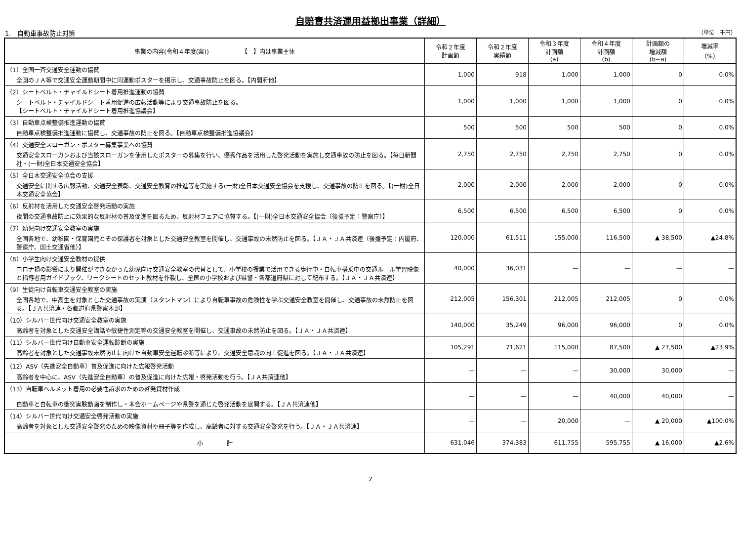自賠責共済運用益拠出事業（詳細）
1.　自動車事故防止対策 （単位：千円）
| 事業の内容(令和４年度(案)) 【 】内は事業主体 | 令和２年度 計画額 | 令和２年度 実績額 | 令和３年度 計画額 (a) | 令和４年度 計画額 (b) | 計画額の 増減額 (b−a) | 増減率 （%） |
| --- | --- | --- | --- | --- | --- | --- |
| （1）全国一斉交通安全運動の協賛 全国のＪＡ等で交通安全運動期間中に同運動ポスターを掲示し、交通事故防止を図る。【内閣府他】 | 1,000 | 918 | 1,000 | 1,000 | 0 | 0.0% |
| （2）シートベルト・チャイルドシート着用推進運動の協賛 シートベルト・チャイルドシート着用促進の広報活動等により交通事故防止を図る。 【シートベルト・チャイルドシート着用推進協議会】 | 1,000 | 1,000 | 1,000 | 1,000 | 0 | 0.0% |
| （3）自動車点検整備推進運動の協賛 自動車点検整備推進運動に協賛し、交通事故の防止を図る。【自動車点検整備推進協議会】 | 500 | 500 | 500 | 500 | 0 | 0.0% |
| （4）交通安全スローガン・ポスター募集事業への協賛 交通安全スローガンおよび当該スローガンを使用したポスターの募集を行い、優秀作品を活用した啓発活動を実施し交通事故の防止を図る。【毎日新聞社・(一財)全日本交通安全協会】 | 2,750 | 2,750 | 2,750 | 2,750 | 0 | 0.0% |
| （5）全日本交通安全協会の支援 交通安全に関する広報活動、交通安全表彰、交通安全教育の推進等を実施する(一財)全日本交通安全協会を支援し、交通事故の防止を図る。【(一財)全日本交通安全協会】 | 2,000 | 2,000 | 2,000 | 2,000 | 0 | 0.0% |
| （6）反射材を活用した交通安全啓発活動の実施 夜間の交通事故防止に効果的な反射材の普及促進を図るため、反射材フェアに協賛する。【(一財)全日本交通安全協会（後援予定：警察庁）】 | 6,500 | 6,500 | 6,500 | 6,500 | 0 | 0.0% |
| （7）幼児向け交通安全教室の実施 全国各地で、幼稚園・保育園児とその保護者を対象とした交通安全教室を開催し、交通事故の未然防止を図る。【ＪＡ・ＪＡ共済連（後援予定：内閣府、警察庁、国土交通省他）】 | 120,000 | 61,511 | 155,000 | 116,500 | ▲ 38,500 | ▲24.8% |
| （8）小学生向け交通安全教材の提供 コロナ禍の影響により開催ができなかった幼児向け交通安全教室の代替として、小学校の授業で活用できる歩行中・自転車搭乗中の交通ルール学習映像と指導者用ガイドブック、ワークシートのセット教材を作製し、全国の小学校および県警・各都道府県に対して配布する。【ＪＡ・ＪＡ共済連】 | 40,000 | 36,031 | — | — | — | — |
| （9）生徒向け自転車交通安全教室の実施 全国各地で、中高生を対象とした交通事故の実演（スタントマン）により自転車事故の危険性を学ぶ交通安全教室を開催し、交通事故の未然防止を図る。【ＪＡ共済連・各都道府県警察本部】 | 212,005 | 156,301 | 212,005 | 212,005 | 0 | 0.0% |
| （10）シルバー世代向け交通安全教室の実施 高齢者を対象とした交通安全講話や敏捷性測定等の交通安全教室を開催し、交通事故の未然防止を図る。【ＪＡ・ＪＡ共済連】 | 140,000 | 35,249 | 96,000 | 96,000 | 0 | 0.0% |
| （11）シルバー世代向け自動車安全運転診断の実施 高齢者を対象とした交通事故未然防止に向けた自動車安全運転診断等により、交通安全意識の向上促進を図る。【ＪＡ・ＪＡ共済連】 | 105,291 | 71,621 | 115,000 | 87,500 | ▲ 27,500 | ▲23.9% |
| （12）ASV（先進安全自動車）普及促進に向けた広報啓発活動 高齢者を中心に、ASV（先進安全自動車）の普及促進に向けた広報・啓発活動を行う。【ＪＡ共済連他】 | — | — | — | 30,000 | 30,000 | — |
| （13）自転車ヘルメット着用の必要性訴求のための啓発資材作成 自動車と自転車の衝突実験動画を制作し・本会ホームページや県警を通じた啓発活動を展開する。【ＪＡ共済連他】 | — | — | — | 40,000 | 40,000 | — |
| （14）シルバー世代向け交通安全啓発活動の実施 高齢者を対象とした交通安全啓発のための映像資材や冊子等を作成し、高齢者に対する交通安全啓発を行う。【ＪＡ・ＪＡ共済連】 | — | — | 20,000 | — | ▲ 20,000 | ▲100.0% |
| 小 計 | 631,046 | 374,383 | 611,755 | 595,755 | ▲ 16,000 | ▲2.6% |
2